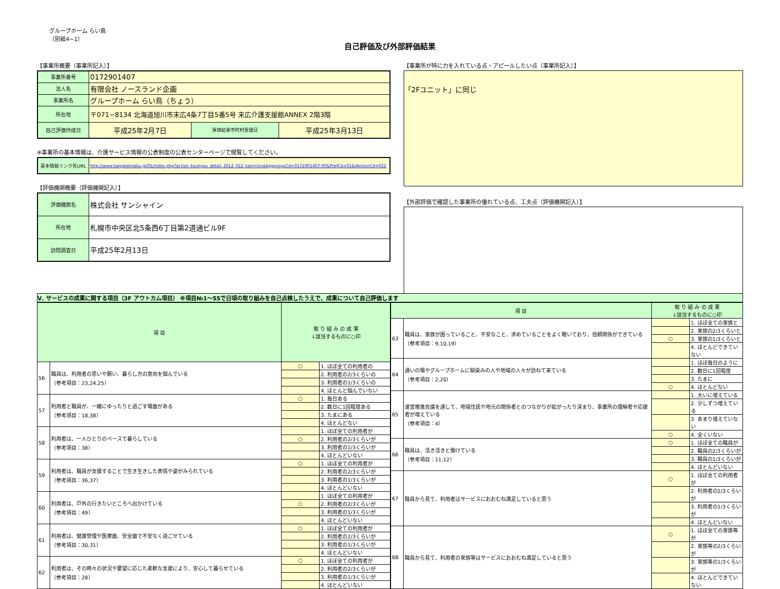グループホーム らい鳥
（別紙4−1）
自己評価及び外部評価結果
【事業所概要（事業所記入）】
| 事業所番号 | 0172901407 | | |
| 法人名 | 有限会社 ノースランド企画 | | |
| 事業所名 | グループホーム らい鳥（ちょう） | | |
| 所在地 | 〒071−8134 北海道旭川市末広4条7丁目5番5号 末広介護支援館ANNEX 2階3階 | | |
| 自己評価作成日 | 平成25年2月7日 | 評価結果市町村受理日 | 平成25年3月13日 |
※事業所の基本情報は、介護サービス情報の公表制度の公表センターページで閲覧してください。
| 基本情報リンク先URL | http://www.kaigokensaku.jp/01/index.php?action_kouhyou_detail_2012_022_kani=true&JigyosyoCd=0172901407-00&PrefCd=01&VersionCd=022 |
【評価機関概要（評価機関記入）】
| 評価機関名 | 株式会社 サンシャイン |
| 所在地 | 札幌市中央区北5条西6丁目第2道通ビル9F |
| 訪問調査日 | 平成25年2月13日 |
【事業所が特に力を入れている点・アピールしたい点（事業所記入）】
「2Fユニット」に同じ
【外部評価で確認した事業所の優れている点、工夫点（評価機関記入）】
Ⅴ. サービスの成果に関する項目（3F アウトカム項目） ※項目№1～55で日頃の取り組みを自己点検したうえで、成果について自己評価します
| 項 目 | | 取 り 組 み の 成 果 ↓該当するものに○印 | |
| --- | --- | --- | --- |
| 56 | 職員は、利用者の思いや願い、暮らし方の意向を掴んでいる （参考項目：23,24,25） | ○ | 1. ほぼ全ての利用者の |
| | | | 2. 利用者の2/3くらいの |
| | | | 3. 利用者の1/3くらいの |
| | | | 4. ほとんど掴んでいない |
| 57 | 利用者と職員が、一緒にゆったりと過ごす場面がある （参考項目：18,38） | ○ | 1. 毎日ある |
| | | | 2. 数日に1回程度ある |
| | | | 3. たまにある |
| | | | 4. ほとんどない |
| 58 | 利用者は、一人ひとりのペースで暮らしている （参考項目：38） | | 1. ほぼ全ての利用者が |
| | | ○ | 2. 利用者の2/3くらいが |
| | | | 3. 利用者の1/3くらいが |
| | | | 4. ほとんどいない |
| 59 | 利用者は、職員が支援することで生き生きした表情や姿がみられている （参考項目：36,37） | ○ | 1. ほぼ全ての利用者が |
| | | | 2. 利用者の2/3くらいが |
| | | | 3. 利用者の1/3くらいが |
| | | | 4. ほとんどいない |
| 60 | 利用者は、戸外の行きたいところへ出かけている （参考項目：49） | | 1. ほぼ全ての利用者が |
| | | ○ | 2. 利用者の2/3くらいが |
| | | | 3. 利用者の1/3くらいが |
| | | | 4. ほとんどいない |
| 61 | 利用者は、健康管理や医療面、安全面で不安なく過ごせている （参考項目：30,31） | ○ | 1. ほぼ全ての利用者が |
| | | | 2. 利用者の2/3くらいが |
| | | | 3. 利用者の1/3くらいが |
| | | | 4. ほとんどいない |
| 62 | 利用者は、その時々の状況や要望に応じた柔軟な支援により、安心して暮らせている （参考項目：28） | ○ | 1. ほぼ全ての利用者が |
| | | | 2. 利用者の2/3くらいが |
| | | | 3. 利用者の1/3くらいが |
| | | | 4. ほとんどいない |
| 項 目 | | 取 り 組 み の 成 果 ↓該当するものに○印 | |
| --- | --- | --- | --- |
| 63 | 職員は、家族が困っていること、不安なこと、求めていることをよく聴いており、信頼関係ができている （参考項目：9,10,19） | | 1. ほぼ全ての家族と |
| | | | 2. 家族の2/3くらいと |
| | | ○ | 3. 家族の1/3くらいと |
| | | | 4. ほとんどできていない |
| 64 | 通いの場やグループホームに馴染みの人や地域の人々が訪ねて来ている （参考項目：2,20） | | 1. ほぼ毎日のように |
| | | | 2. 数日に1回程度 |
| | | | 3. たまに |
| | | ○ | 4. ほとんどない |
| 65 | 運営推進会議を通して、地域住民や地元の関係者とのつながりが拡がったり深まり、事業所の理解者や応援者が増えている （参考項目：4） | | 1. 大いに増えている |
| | | | 2. 少しずつ増えている |
| | | | 3. あまり増えていない |
| | | ○ | 4. 全くいない |
| 66 | 職員は、活き活きと働けている （参考項目：11,12） | ○ | 1. ほぼ全ての職員が |
| | | | 2. 職員の2/3くらいが |
| | | | 3. 職員の1/3くらいが |
| | | | 4. ほとんどいない |
| 67 | 職員から見て、利用者はサービスにおおむね満足していると思う | ○ | 1. ほぼ全ての利用者が |
| | | | 2. 利用者の2/3くらいが |
| | | | 3. 利用者の1/3くらいが |
| | | | 4. ほとんどいない |
| 68 | 職員から見て、利用者の家族等はサービスにおおむね満足していると思う | ○ | 1. ほぼ全ての家族等が |
| | | | 2. 家族等の2/3くらいが |
| | | | 3. 家族等の1/3くらいが |
| | | | 4. ほとんどできていない |